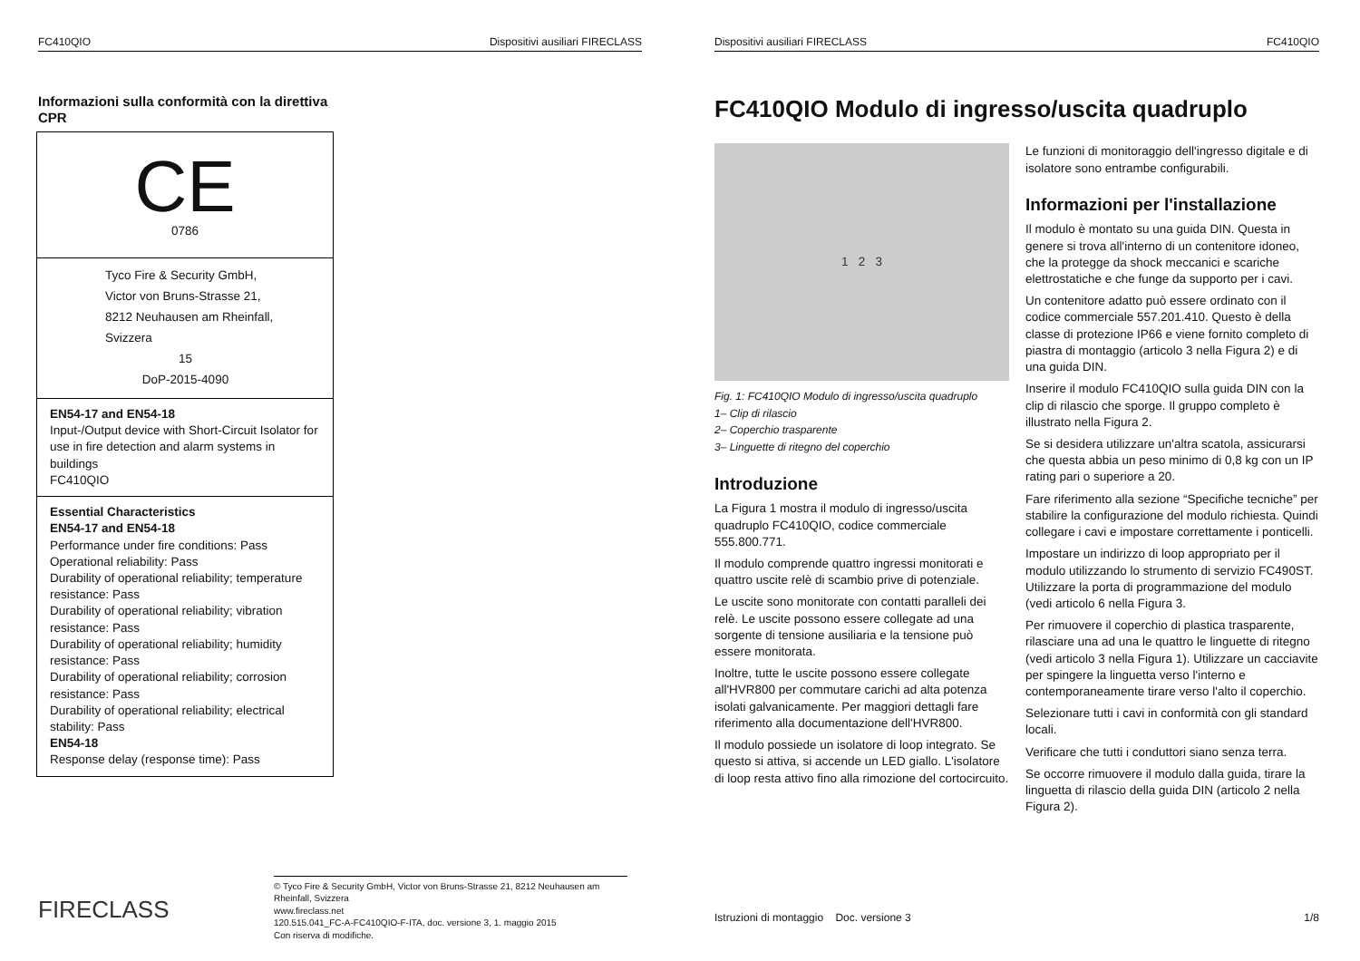FC410QIO Dispositivi ausiliari FIRECLASS
Informazioni sulla conformità con la direttiva CPR
| CE 0786 |
| Tyco Fire & Security GmbH, Victor von Bruns-Strasse 21, 8212 Neuhausen am Rheinfall, Svizzera 15 DoP-2015-4090 |
| EN54-17 and EN54-18 Input-/Output device with Short-Circuit Isolator for use in fire detection and alarm systems in buildings FC410QIO |
| Essential Characteristics EN54-17 and EN54-18 Performance under fire conditions: Pass Operational reliability: Pass Durability of operational reliability; temperature resistance: Pass Durability of operational reliability; vibration resistance: Pass Durability of operational reliability; humidity resistance: Pass Durability of operational reliability; corrosion resistance: Pass Durability of operational reliability; electrical stability: Pass EN54-18 Response delay (response time): Pass |
FIRECLASS
© Tyco Fire & Security GmbH, Victor von Bruns-Strasse 21, 8212 Neuhausen am Rheinfall, Svizzera
www.fireclass.net
120.515.041_FC-A-FC410QIO-F-ITA, doc. versione 3, 1. maggio 2015
Con riserva di modifiche.
Dispositivi ausiliari FIRECLASS FC410QIO
FC410QIO Modulo di ingresso/uscita quadruplo
1 2 3
Fig. 1: FC410QIO Modulo di ingresso/uscita quadruplo
1– Clip di rilascio
2– Coperchio trasparente
3– Linguette di ritegno del coperchio
Introduzione
La Figura 1 mostra il modulo di ingresso/uscita quadruplo FC410QIO, codice commerciale 555.800.771.
Il modulo comprende quattro ingressi monitorati e quattro uscite relè di scambio prive di potenziale.
Le uscite sono monitorate con contatti paralleli dei relè. Le uscite possono essere collegate ad una sorgente di tensione ausiliaria e la tensione può essere monitorata.
Inoltre, tutte le uscite possono essere collegate all'HVR800 per commutare carichi ad alta potenza isolati galvanicamente. Per maggiori dettagli fare riferimento alla documentazione dell'HVR800.
Il modulo possiede un isolatore di loop integrato. Se questo si attiva, si accende un LED giallo. L'isolatore di loop resta attivo fino alla rimozione del cortocircuito.
Le funzioni di monitoraggio dell'ingresso digitale e di isolatore sono entrambe configurabili.
Informazioni per l'installazione
Il modulo è montato su una guida DIN. Questa in genere si trova all'interno di un contenitore idoneo, che la protegge da shock meccanici e scariche elettrostatiche e che funge da supporto per i cavi.
Un contenitore adatto può essere ordinato con il codice commerciale 557.201.410. Questo è della classe di protezione IP66 e viene fornito completo di piastra di montaggio (articolo 3 nella Figura 2) e di una guida DIN.
Inserire il modulo FC410QIO sulla guida DIN con la clip di rilascio che sporge. Il gruppo completo è illustrato nella Figura 2.
Se si desidera utilizzare un'altra scatola, assicurarsi che questa abbia un peso minimo di 0,8 kg con un IP rating pari o superiore a 20.
Fare riferimento alla sezione “Specifiche tecniche” per stabilire la configurazione del modulo richiesta. Quindi collegare i cavi e impostare correttamente i ponticelli.
Impostare un indirizzo di loop appropriato per il modulo utilizzando lo strumento di servizio FC490ST. Utilizzare la porta di programmazione del modulo (vedi articolo 6 nella Figura 3.
Per rimuovere il coperchio di plastica trasparente, rilasciare una ad una le quattro le linguette di ritegno (vedi articolo 3 nella Figura 1). Utilizzare un cacciavite per spingere la linguetta verso l'interno e contemporaneamente tirare verso l'alto il coperchio.
Selezionare tutti i cavi in conformità con gli standard locali.
Verificare che tutti i conduttori siano senza terra.
Se occorre rimuovere il modulo dalla guida, tirare la linguetta di rilascio della guida DIN (articolo 2 nella Figura 2).
Istruzioni di montaggio Doc. versione 3 1/8